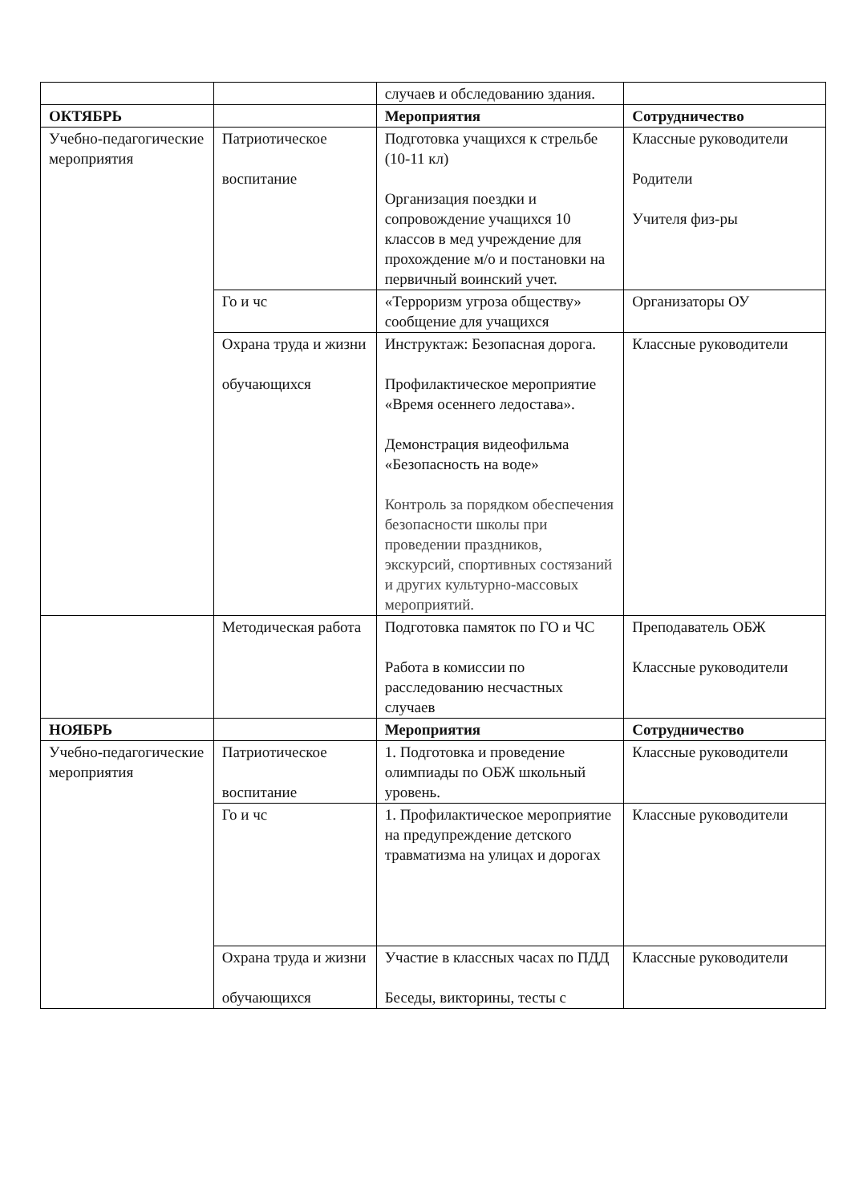| | | случаев и обследованию здания. | |
| ОКТЯБРЬ | | Мероприятия | Сотрудничество |
| Учебно-педагогические мероприятия | Патриотическое воспитание | Подготовка учащихся к стрельбе (10-11 кл) Организация поездки и сопровождение учащихся 10 классов в мед учреждение для прохождение м/о и постановки на первичный воинский учет. | Классные руководители Родители Учителя физ-ры |
| | Го и чс | «Терроризм угроза обществу» сообщение для учащихся | Организаторы ОУ |
| | Охрана труда и жизни обучающихся | Инструктаж: Безопасная дорога. Профилактическое мероприятие «Время осеннего ледостава». Демонстрация видеофильма «Безопасность на воде» Контроль за порядком обеспечения безопасности школы при проведении праздников, экскурсий, спортивных состязаний и других культурно-массовых мероприятий. | Классные руководители |
| | Методическая работа | Подготовка памяток по ГО и ЧС Работа в комиссии по расследованию несчастных случаев | Преподаватель ОБЖ Классные руководители |
| НОЯБРЬ | | Мероприятия | Сотрудничество |
| Учебно-педагогические мероприятия | Патриотическое воспитание | 1. Подготовка и проведение олимпиады по ОБЖ школьный уровень. | Классные руководители |
| | Го и чс | 1. Профилактическое мероприятие на предупреждение детского травматизма на улицах и дорогах | Классные руководители |
| | Охрана труда и жизни обучающихся | Участие в классных часах по ПДД Беседы, викторины, тесты с | Классные руководители |